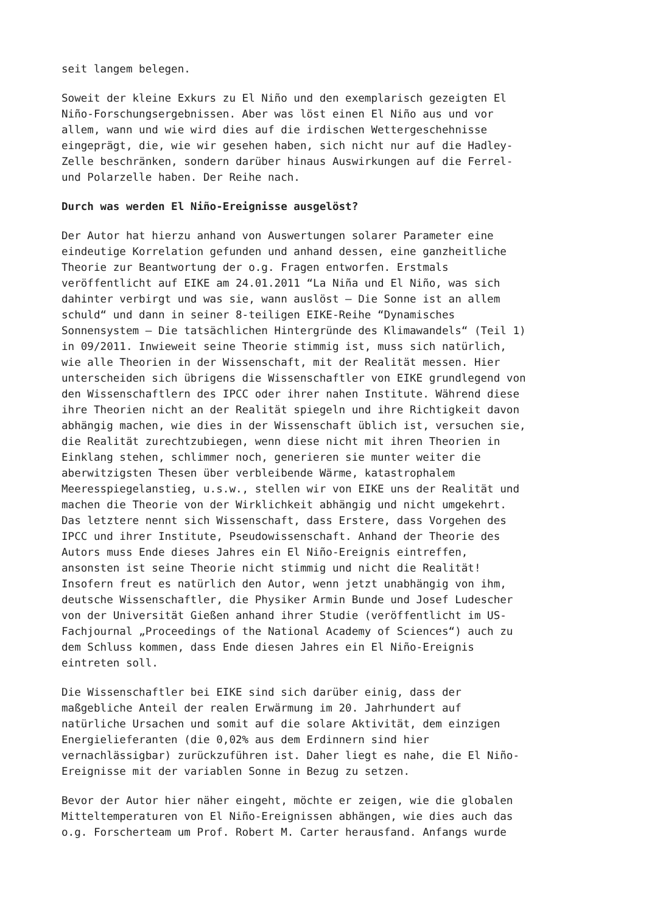seit langem belegen.
Soweit der kleine Exkurs zu El Niño und den exemplarisch gezeigten El Niño-Forschungsergebnissen. Aber was löst einen El Niño aus und vor allem, wann und wie wird dies auf die irdischen Wettergeschehnisse eingeprägt, die, wie wir gesehen haben, sich nicht nur auf die Hadley- Zelle beschränken, sondern darüber hinaus Auswirkungen auf die Ferrel- und Polarzelle haben. Der Reihe nach.
Durch was werden El Niño-Ereignisse ausgelöst?
Der Autor hat hierzu anhand von Auswertungen solarer Parameter eine eindeutige Korrelation gefunden und anhand dessen, eine ganzheitliche Theorie zur Beantwortung der o.g. Fragen entworfen. Erstmals veröffentlicht auf EIKE am 24.01.2011 “La Niña und El Niño, was sich dahinter verbirgt und was sie, wann auslöst – Die Sonne ist an allem schuld“ und dann in seiner 8-teiligen EIKE-Reihe “Dynamisches Sonnensystem – Die tatsächlichen Hintergründe des Klimawandels“ (Teil 1) in 09/2011. Inwieweit seine Theorie stimmig ist, muss sich natürlich, wie alle Theorien in der Wissenschaft, mit der Realität messen. Hier unterscheiden sich übrigens die Wissenschaftler von EIKE grundlegend von den Wissenschaftlern des IPCC oder ihrer nahen Institute. Während diese ihre Theorien nicht an der Realität spiegeln und ihre Richtigkeit davon abhängig machen, wie dies in der Wissenschaft üblich ist, versuchen sie, die Realität zurechtzubiegen, wenn diese nicht mit ihren Theorien in Einklang stehen, schlimmer noch, generieren sie munter weiter die aberwitzigsten Thesen über verbleibende Wärme, katastrophalem Meeresspiegelanstieg, u.s.w., stellen wir von EIKE uns der Realität und machen die Theorie von der Wirklichkeit abhängig und nicht umgekehrt. Das letztere nennt sich Wissenschaft, dass Erstere, dass Vorgehen des IPCC und ihrer Institute, Pseudowissenschaft. Anhand der Theorie des Autors muss Ende dieses Jahres ein El Niño-Ereignis eintreffen, ansonsten ist seine Theorie nicht stimmig und nicht die Realität! Insofern freut es natürlich den Autor, wenn jetzt unabhängig von ihm, deutsche Wissenschaftler, die Physiker Armin Bunde und Josef Ludescher von der Universität Gießen anhand ihrer Studie (veröffentlicht im US- Fachjournal „Proceedings of the National Academy of Sciences“) auch zu dem Schluss kommen, dass Ende diesen Jahres ein El Niño-Ereignis eintreten soll.
Die Wissenschaftler bei EIKE sind sich darüber einig, dass der maßgebliche Anteil der realen Erwärmung im 20. Jahrhundert auf natürliche Ursachen und somit auf die solare Aktivität, dem einzigen Energielieferanten (die 0,02% aus dem Erdinnern sind hier vernachlässigbar) zurückzuführen ist. Daher liegt es nahe, die El Niño- Ereignisse mit der variablen Sonne in Bezug zu setzen.
Bevor der Autor hier näher eingeht, möchte er zeigen, wie die globalen Mitteltemperaturen von El Niño-Ereignissen abhängen, wie dies auch das o.g. Forscherteam um Prof. Robert M. Carter herausfand. Anfangs wurde